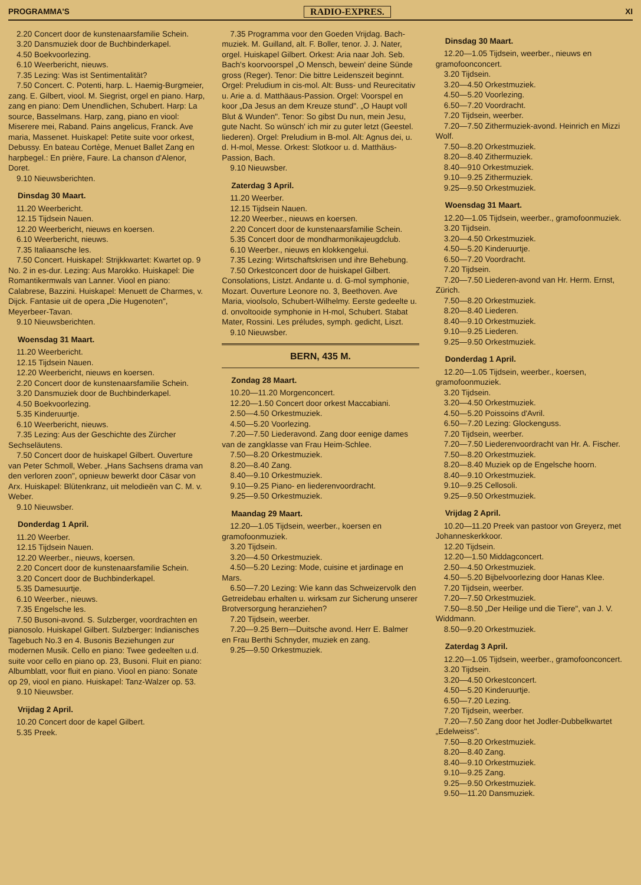PROGRAMMA'S RADIO-EXPRES. XI
2.20 Concert door de kunstenaarsfamilie Schein.
3.20 Dansmuziek door de Buchbinderkapel.
4.50 Boekvoorlezing.
6.10 Weerbericht, nieuws.
7.35 Lezing: Was ist Sentimentalität?
7.50 Concert. C. Potenti, harp. L. Haemig-Burgmeier, zang. E. Gilbert, viool. M. Siegrist, orgel en piano. Harp, zang en piano: Dem Unendlichen, Schubert. Harp: La source, Basselmans. Harp, zang, piano en viool: Miserere mei, Raband. Pains angelicus, Franck. Ave maria, Massenet. Huiskapel: Petite suite voor orkest, Debussy. En bateau Cortège, Menuet Ballet Zang en harpbegel.: En prière, Faure. La chanson d'Alenor, Doret.
9.10 Nieuwsberichten.
Dinsdag 30 Maart.
11.20 Weerbericht.
12.15 Tijdsein Nauen.
12.20 Weerbericht, nieuws en koersen.
6.10 Weerbericht, nieuws.
7.35 Italiaansche les.
7.50 Concert. Huiskapel: Strijkkwartet: Kwartet op. 9 No. 2 in es-dur. Lezing: Aus Marokko. Huiskapel: Die Romantikermwals van Lanner. Viool en piano: Calabrese, Bazzini. Huiskapel: Menuett de Charmes, v. Dijck. Fantasie uit de opera „Die Hugenoten", Meyerbeer-Tavan.
9.10 Nieuwsberichten.
Woensdag 31 Maart.
11.20 Weerbericht.
12.15 Tijdsein Nauen.
12.20 Weerbericht, nieuws en koersen.
2.20 Concert door de kunstenaarsfamilie Schein.
3.20 Dansmuziek door de Buchbinderkapel.
4.50 Boekvoorlezing.
5.35 Kinderuurtje.
6.10 Weerbericht, nieuws.
7.35 Lezing: Aus der Geschichte des Zürcher Sechseläutens.
7.50 Concert door de huiskapel Gilbert. Ouverture van Peter Schmoll, Weber. „Hans Sachsens drama van den verloren zoon", opnieuw bewerkt door Cäsar von Arx. Huiskapel: Blütenkranz, uit melodieën van C. M. v. Weber.
9.10 Nieuwsber.
Donderdag 1 April.
11.20 Weerber.
12.15 Tijdsein Nauen.
12.20 Weerber., nieuws, koersen.
2.20 Concert door de kunstenaarsfamilie Schein.
3.20 Concert door de Buchbinderkapel.
5.35 Damesuurtje.
6.10 Weerber., nieuws.
7.35 Engelsche les.
7.50 Busoni-avond. S. Sulzberger, voordrachten en pianosolo. Huiskapel Gilbert. Sulzberger: Indianisches Tagebuch No.3 en 4. Busonis Beziehungen zur modernen Musik. Cello en piano: Twee gedeelten u.d. suite voor cello en piano op. 23, Busoni. Fluit en piano: Albumblatt, voor fluit en piano. Viool en piano: Sonate op 29, viool en piano. Huiskapel: Tanz-Walzer op. 53.
9.10 Nieuwsber.
Vrijdag 2 April.
10.20 Concert door de kapel Gilbert.
5.35 Preek.
7.35 Programma voor den Goeden Vrijdag. Bach-muziek. M. Guilland, alt. F. Boller, tenor. J. J. Nater, orgel. Huiskapel Gilbert. Orkest: Aria naar Joh. Seb. Bach's koorvoorspel „O Mensch, bewein' deine Sünde gross (Reger). Tenor: Die bittre Leidenszeit beginnt. Orgel: Preludium in cis-mol. Alt: Buss- und Reurecitativ u. Arie a. d. Matthäaus-Passion. Orgel: Voorspel en koor „Da Jesus an dem Kreuze stund". „O Haupt voll Blut & Wunden". Tenor: So gibst Du nun, mein Jesu, gute Nacht. So wünsch' ich mir zu guter letzt (Geestel. liederen). Orgel: Preludium in B-mol. Alt: Agnus dei, u. d. H-mol, Messe. Orkest: Slotkoor u. d. Matthäus-Passion, Bach.
9.10 Nieuwsber.
Zaterdag 3 April.
11.20 Weerber.
12.15 Tijdsein Nauen.
12.20 Weerber., nieuws en koersen.
2.20 Concert door de kunstenaarsfamilie Schein.
5.35 Concert door de mondharmonikajeugdclub.
6.10 Weerber., nieuws en klokkengelui.
7.35 Lezing: Wirtschaftskrisen und ihre Behebung.
7.50 Orkestconcert door de huiskapel Gilbert. Consolations, Listzt. Andante u. d. G-mol symphonie, Mozart. Ouverture Leonore no. 3, Beethoven. Ave Maria, vioolsolo, Schubert-Wilhelmy. Eerste gedeelte u. d. onvoltooide symphonie in H-mol, Schubert. Stabat Mater, Rossini. Les préludes, symph. gedicht, Liszt.
9.10 Nieuwsber.
BERN, 435 M.
Zondag 28 Maart.
10.20—11.20 Morgenconcert.
12.20—1.50 Concert door orkest Maccabiani.
2.50—4.50 Orkestmuziek.
4.50—5.20 Voorlezing.
7.20—7.50 Liederavond. Zang door eenige dames van de zangklasse van Frau Heim-Schlee.
7.50—8.20 Orkestmuziek.
8.20—8.40 Zang.
8.40—9.10 Orkestmuziek.
9.10—9.25 Piano- en liederenvoordracht.
9.25—9.50 Orkestmuziek.
Maandag 29 Maart.
12.20—1.05 Tijdsein, weerber., koersen en gramofoonmuziek.
3.20 Tijdsein.
3.20—4.50 Orkestmuziek.
4.50—5.20 Lezing: Mode, cuisine et jardinage en Mars.
6.50—7.20 Lezing: Wie kann das Schweizervolk den Getreidebau erhalten u. wirksam zur Sicherung unserer Brotversorgung heranziehen?
7.20 Tijdsein, weerber.
7.20—9.25 Bern—Duitsche avond. Herr E. Balmer en Frau Berthi Schnyder, muziek en zang.
9.25—9.50 Orkestmuziek.
Dinsdag 30 Maart.
12.20—1.05 Tijdsein, weerber., nieuws en gramofoonconcert.
3.20 Tijdsein.
3.20—4.50 Orkestmuziek.
4.50—5.20 Voorlezing.
6.50—7.20 Voordracht.
7.20 Tijdsein, weerber.
7.20—7.50 Zithermuziek-avond. Heinrich en Mizzi Wolf.
7.50—8.20 Orkestmuziek.
8.20—8.40 Zithermuziek.
8.40—910 Orkestmuziek.
9.10—9.25 Zithermuziek.
9.25—9.50 Orkestmuziek.
Woensdag 31 Maart.
12.20—1.05 Tijdsein, weerber., gramofoonmuziek.
3.20 Tijdsein.
3.20—4.50 Orkestmuziek.
4.50—5.20 Kinderuurtje.
6.50—7.20 Voordracht.
7.20 Tijdsein.
7.20—7.50 Liederen-avond van Hr. Herm. Ernst, Zürich.
7.50—8.20 Orkestmuziek.
8.20—8.40 Liederen.
8.40—9.10 Orkestmuziek.
9.10—9.25 Liederen.
9.25—9.50 Orkestmuziek.
Donderdag 1 April.
12.20—1.05 Tijdsein, weerber., koersen, gramofoonmuziek.
3.20 Tijdsein.
3.20—4.50 Orkestmuziek.
4.50—5.20 Poissoins d'Avril.
6.50—7.20 Lezing: Glockenguss.
7.20 Tijdsein, weerber.
7.20—7.50 Liederenvoordracht van Hr. A. Fischer.
7.50—8.20 Orkestmuziek.
8.20—8.40 Muziek op de Engelsche hoorn.
8.40—9.10 Orkestmuziek.
9.10—9.25 Cellosoli.
9.25—9.50 Orkestmuziek.
Vrijdag 2 April.
10.20—11.20 Preek van pastoor von Greyerz, met Johanneskerkkoor.
12.20 Tijdsein.
12.20—1.50 Middagconcert.
2.50—4.50 Orkestmuziek.
4.50—5.20 Bijbelvoorlezing door Hanas Klee.
7.20 Tijdsein, weerber.
7.20—7.50 Orkestmuziek.
7.50—8.50 „Der Heilige und die Tiere", van J. V. Widdmann.
8.50—9.20 Orkestmuziek.
Zaterdag 3 April.
12.20—1.05 Tijdsein, weerber., gramofoonconcert.
3.20 Tijdsein.
3.20—4.50 Orkestconcert.
4.50—5.20 Kinderuurtje.
6.50—7.20 Lezing.
7.20 Tijdsein, weerber.
7.20—7.50 Zang door het Jodler-Dubbelkwartet „Edelweiss".
7.50—8.20 Orkestmuziek.
8.20—8.40 Zang.
8.40—9.10 Orkestmuziek.
9.10—9.25 Zang.
9.25—9.50 Orkestmuziek.
9.50—11.20 Dansmuziek.